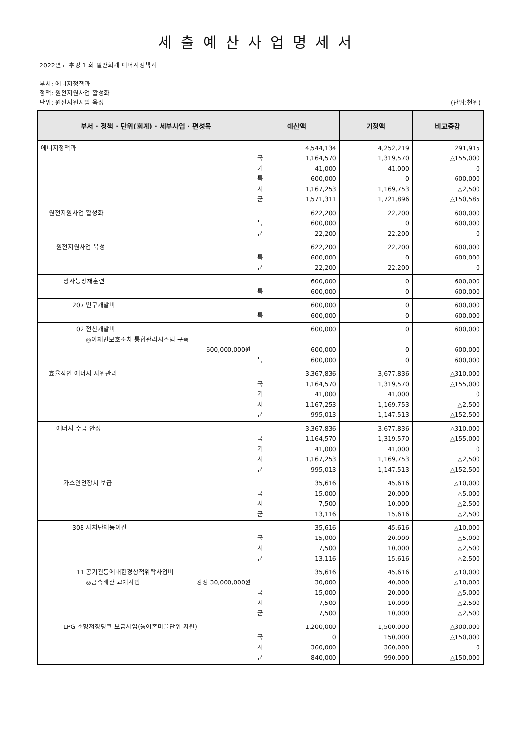세출예산사업명세서
2022년도 추경 1 회 일반회계 에너지정책과
부서: 에너지정책과
정책: 원전지원사업 활성화
단위: 원전지원사업 육성 (단위:천원)
| 부서 · 정책 · 단위(회계) · 세부사업 · 편성목 | 예산액 | | 기정액 | 비교증감 |
| --- | --- | --- | --- | --- |
| 에너지정책과 | 국 기 특 시 군 | 4,544,134 1,164,570 41,000 600,000 1,167,253 1,571,311 | 4,252,219 1,319,570 41,000 0 1,169,753 1,721,896 | 291,915 △155,000 0 600,000 △2,500 △150,585 |
| 원전지원사업 활성화 | 특 군 | 622,200 600,000 22,200 | 22,200 0 22,200 | 600,000 600,000 0 |
| 원전지원사업 육성 | 특 군 | 622,200 600,000 22,200 | 22,200 0 22,200 | 600,000 600,000 0 |
| 방사능방재훈련 | 특 | 600,000 600,000 | 0 0 | 600,000 600,000 |
| 207 연구개발비 | 특 | 600,000 600,000 | 0 0 | 600,000 600,000 |
| 02 전산개발비 ◎이재민보호조치 통합관리시스템 구축 600,000,000원 | 특 | 600,000 600,000 600,000 | 0 0 0 | 600,000 600,000 600,000 |
| 효율적인 에너지 자원관리 | 국 기 시 군 | 3,367,836 1,164,570 41,000 1,167,253 995,013 | 3,677,836 1,319,570 41,000 1,169,753 1,147,513 | △310,000 △155,000 0 △2,500 △152,500 |
| 에너지 수급 안정 | 국 기 시 군 | 3,367,836 1,164,570 41,000 1,167,253 995,013 | 3,677,836 1,319,570 41,000 1,169,753 1,147,513 | △310,000 △155,000 0 △2,500 △152,500 |
| 가스안전장치 보급 | 국 시 군 | 35,616 15,000 7,500 13,116 | 45,616 20,000 10,000 15,616 | △10,000 △5,000 △2,500 △2,500 |
| 308 자치단체등이전 | 국 시 군 | 35,616 15,000 7,500 13,116 | 45,616 20,000 10,000 15,616 | △10,000 △5,000 △2,500 △2,500 |
| 11 공기관등에대한경상적위탁사업비 ◎금속배관 교체사업 경정 30,000,000원 | 국 시 군 | 35,616 30,000 15,000 7,500 7,500 | 45,616 40,000 20,000 10,000 10,000 | △10,000 △10,000 △5,000 △2,500 △2,500 |
| LPG 소형저장탱크 보급사업(농어촌마을단위 지원) | 국 시 군 | 1,200,000 0 360,000 840,000 | 1,500,000 150,000 360,000 990,000 | △300,000 △150,000 0 △150,000 |